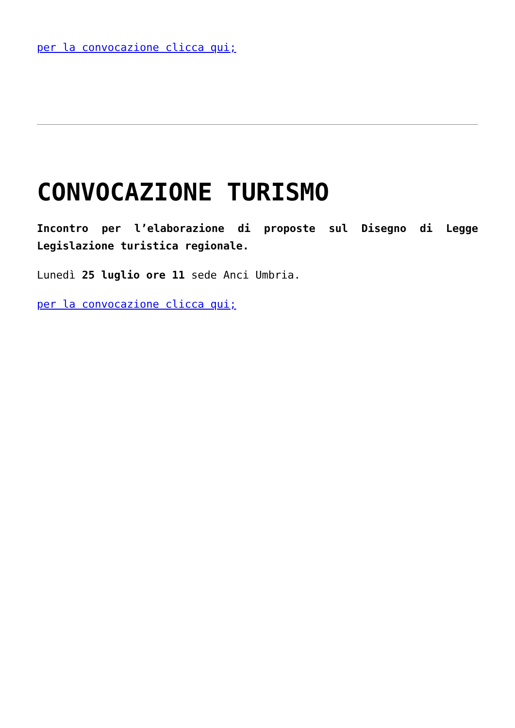per la convocazione clicca qui;
CONVOCAZIONE TURISMO
Incontro per l’elaborazione di proposte sul Disegno di Legge Legislazione turistica regionale.
Lunedì 25 luglio ore 11 sede Anci Umbria.
per la convocazione clicca qui;